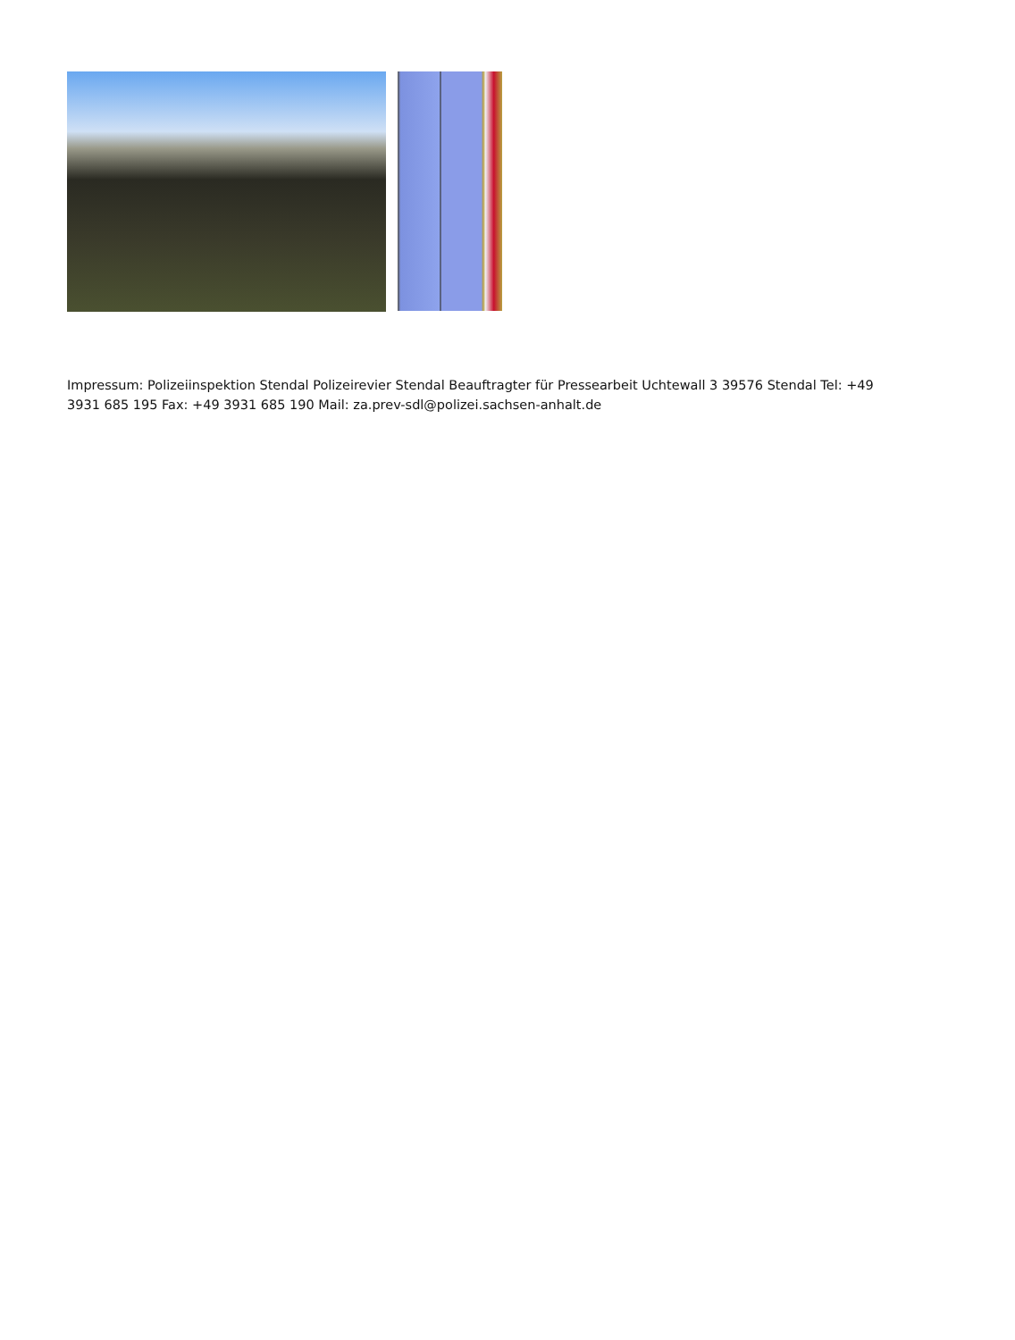Impressum: Polizeiinspektion Stendal Polizeirevier Stendal Beauftragter für Pressearbeit Uchtewall 3 39576 Stendal Tel: +49 3931 685 195 Fax: +49 3931 685 190 Mail: za.prev-sdl@polizei.sachsen-anhalt.de